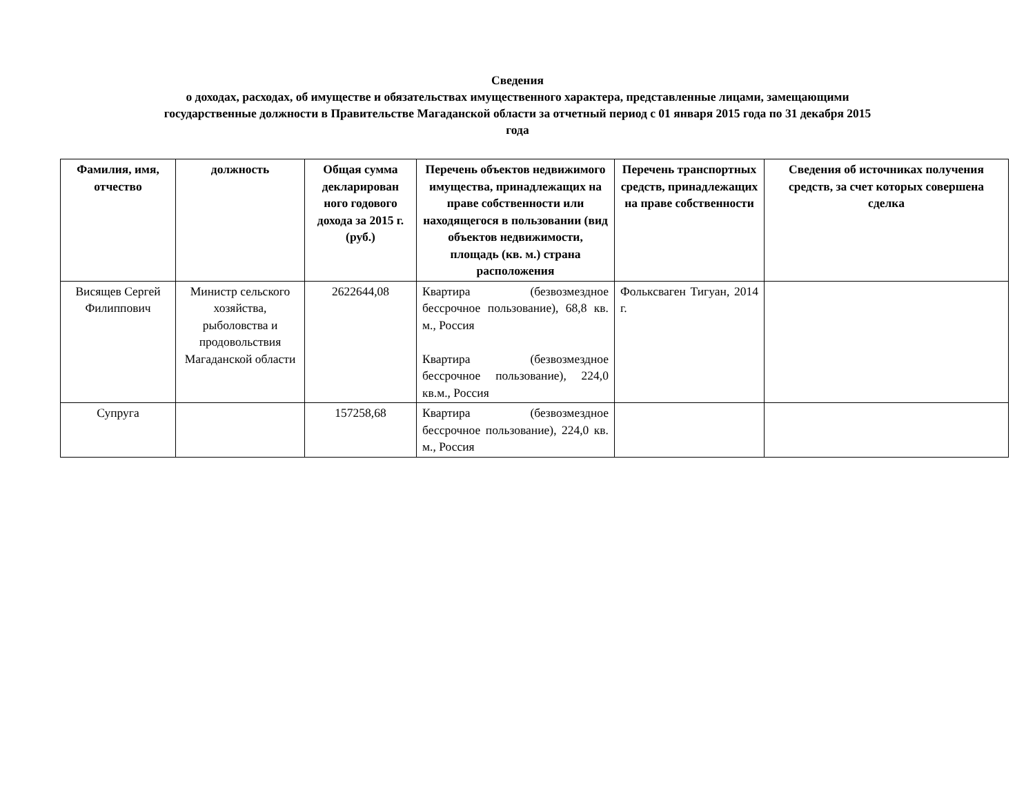Сведения
о доходах, расходах, об имуществе и обязательствах имущественного характера, представленные лицами, замещающими
государственные должности в Правительстве Магаданской области за отчетный период с 01 января 2015 года по 31 декабря 2015
года
| Фамилия, имя, отчество | должность | Общая сумма декларирован ного годового дохода за 2015 г. (руб.) | Перечень объектов недвижимого имущества, принадлежащих на праве собственности или находящегося в пользовании (вид объектов недвижимости, площадь (кв. м.) страна расположения | Перечень транспортных средств, принадлежащих на праве собственности | Сведения об источниках получения средств, за счет которых совершена сделка |
| --- | --- | --- | --- | --- | --- |
| Висящев Сергей Филиппович | Министр сельского хозяйства, рыболовства и продовольствия Магаданской области | 2622644,08 | Квартира (безвозмездное бессрочное пользование), 68,8 кв. м., Россия Квартира (безвозмездное бессрочное пользование), 224,0 кв.м., Россия | Фольксваген Тигуан, 2014 г. | |
| Супруга | | 157258,68 | Квартира (безвозмездное бессрочное пользование), 224,0 кв. м., Россия | | |